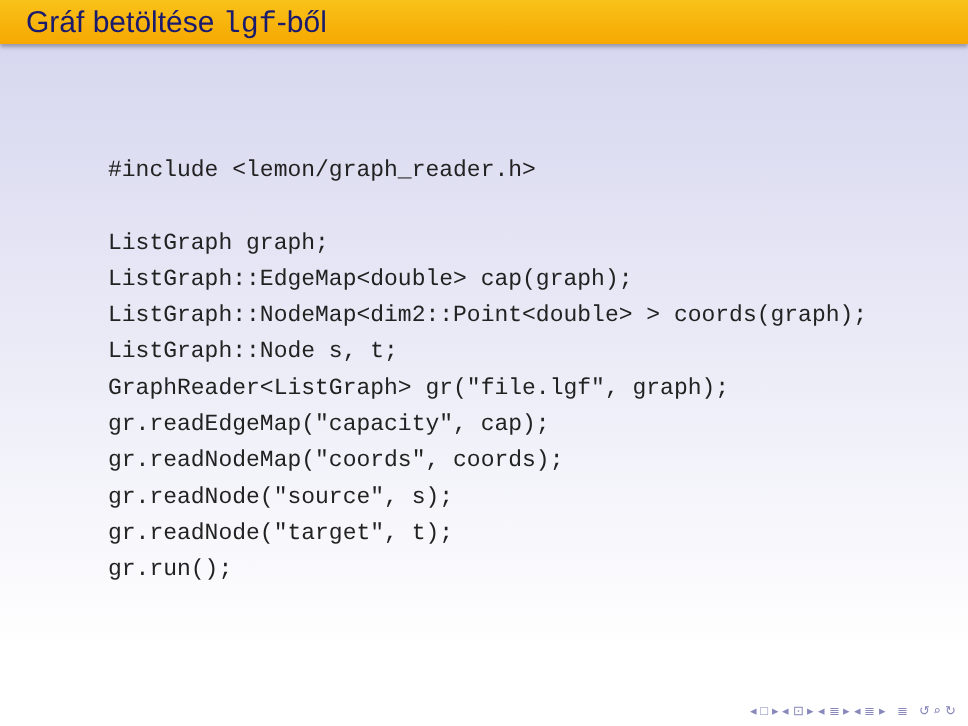Gráf betöltése lgf-ből
#include <lemon/graph_reader.h>

ListGraph graph;
ListGraph::EdgeMap<double> cap(graph);
ListGraph::NodeMap<dim2::Point<double> > coords(graph);
ListGraph::Node s, t;
GraphReader<ListGraph> gr("file.lgf", graph);
gr.readEdgeMap("capacity", cap);
gr.readNodeMap("coords", coords);
gr.readNode("source", s);
gr.readNode("target", t);
gr.run();
◂ □ ▸ ◂ ⊡ ▸ ◂ ≣ ▸ ◂ ≣ ▸ ≣ ↺ ⌕ ↻